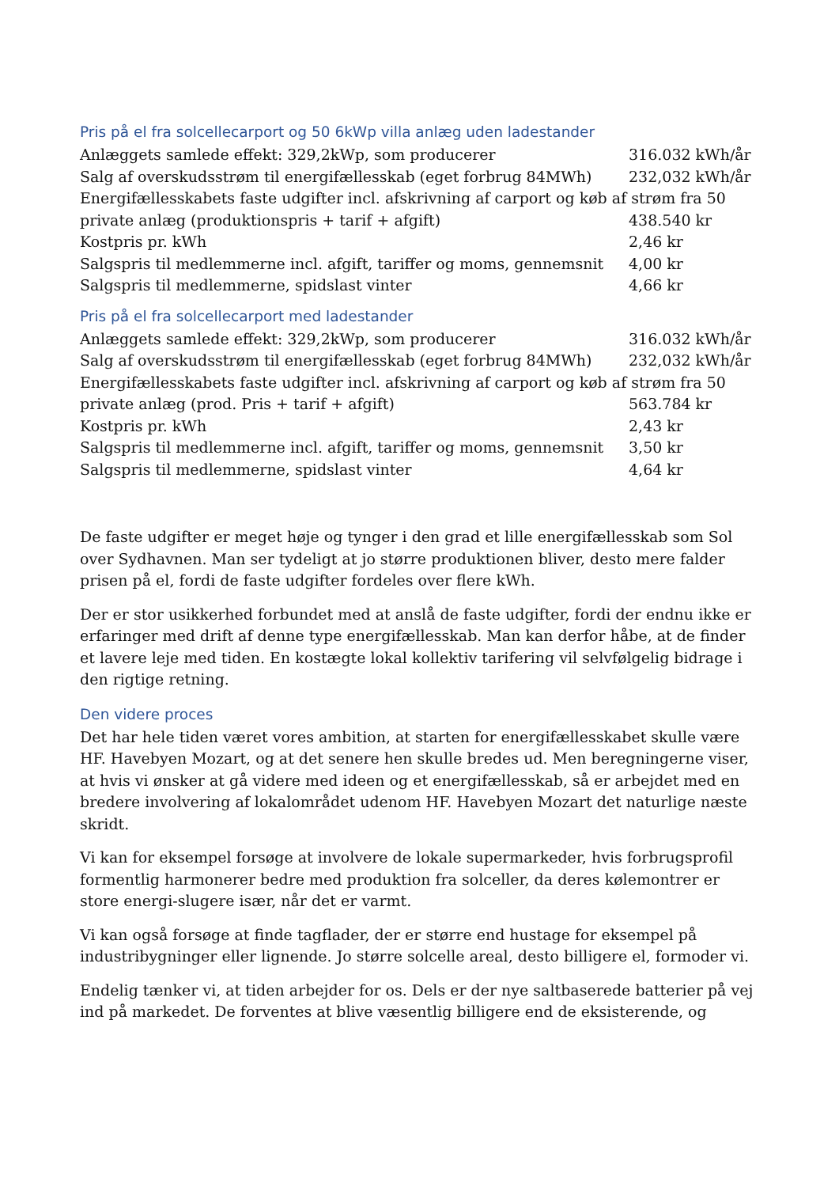Pris på el fra solcellecarport og 50 6kWp villa anlæg uden ladestander
Anlæggets samlede effekt: 329,2kWp, som producerer 316.032 kWh/år
Salg af overskudsstrøm til energifællesskab (eget forbrug 84MWh) 232,032 kWh/år
Energifællesskabets faste udgifter incl. afskrivning af carport og køb af strøm fra 50
private anlæg (produktionspris + tarif + afgift) 438.540 kr
Kostpris pr. kWh 2,46 kr
Salgspris til medlemmerne incl. afgift, tariffer og moms, gennemsnit 4,00 kr
Salgspris til medlemmerne, spidslast vinter 4,66 kr
Pris på el fra solcellecarport med ladestander
Anlæggets samlede effekt: 329,2kWp, som producerer 316.032 kWh/år
Salg af overskudsstrøm til energifællesskab (eget forbrug 84MWh) 232,032 kWh/år
Energifællesskabets faste udgifter incl. afskrivning af carport og køb af strøm fra 50
private anlæg (prod. Pris + tarif + afgift) 563.784 kr
Kostpris pr. kWh 2,43 kr
Salgspris til medlemmerne incl. afgift, tariffer og moms, gennemsnit 3,50 kr
Salgspris til medlemmerne, spidslast vinter 4,64 kr
De faste udgifter er meget høje og tynger i den grad et lille energifællesskab som Sol over Sydhavnen. Man ser tydeligt at jo større produktionen bliver, desto mere falder prisen på el, fordi de faste udgifter fordeles over flere kWh.
Der er stor usikkerhed forbundet med at anslå de faste udgifter, fordi der endnu ikke er erfaringer med drift af denne type energifællesskab. Man kan derfor håbe, at de finder et lavere leje med tiden. En kostægte lokal kollektiv tarifering vil selvfølgelig bidrage i den rigtige retning.
Den videre proces
Det har hele tiden været vores ambition, at starten for energifællesskabet skulle være HF. Havebyen Mozart, og at det senere hen skulle bredes ud. Men beregningerne viser, at hvis vi ønsker at gå videre med ideen og et energifællesskab, så er arbejdet med en bredere involvering af lokalområdet udenom HF. Havebyen Mozart det naturlige næste skridt.
Vi kan for eksempel forsøge at involvere de lokale supermarkeder, hvis forbrugsprofil formentlig harmonerer bedre med produktion fra solceller, da deres kølemontrer er store energi-slugere især, når det er varmt.
Vi kan også forsøge at finde tagflader, der er større end hustage for eksempel på industribygninger eller lignende. Jo større solcelle areal, desto billigere el, formoder vi.
Endelig tænker vi, at tiden arbejder for os. Dels er der nye saltbaserede batterier på vej ind på markedet. De forventes at blive væsentlig billigere end de eksisterende, og